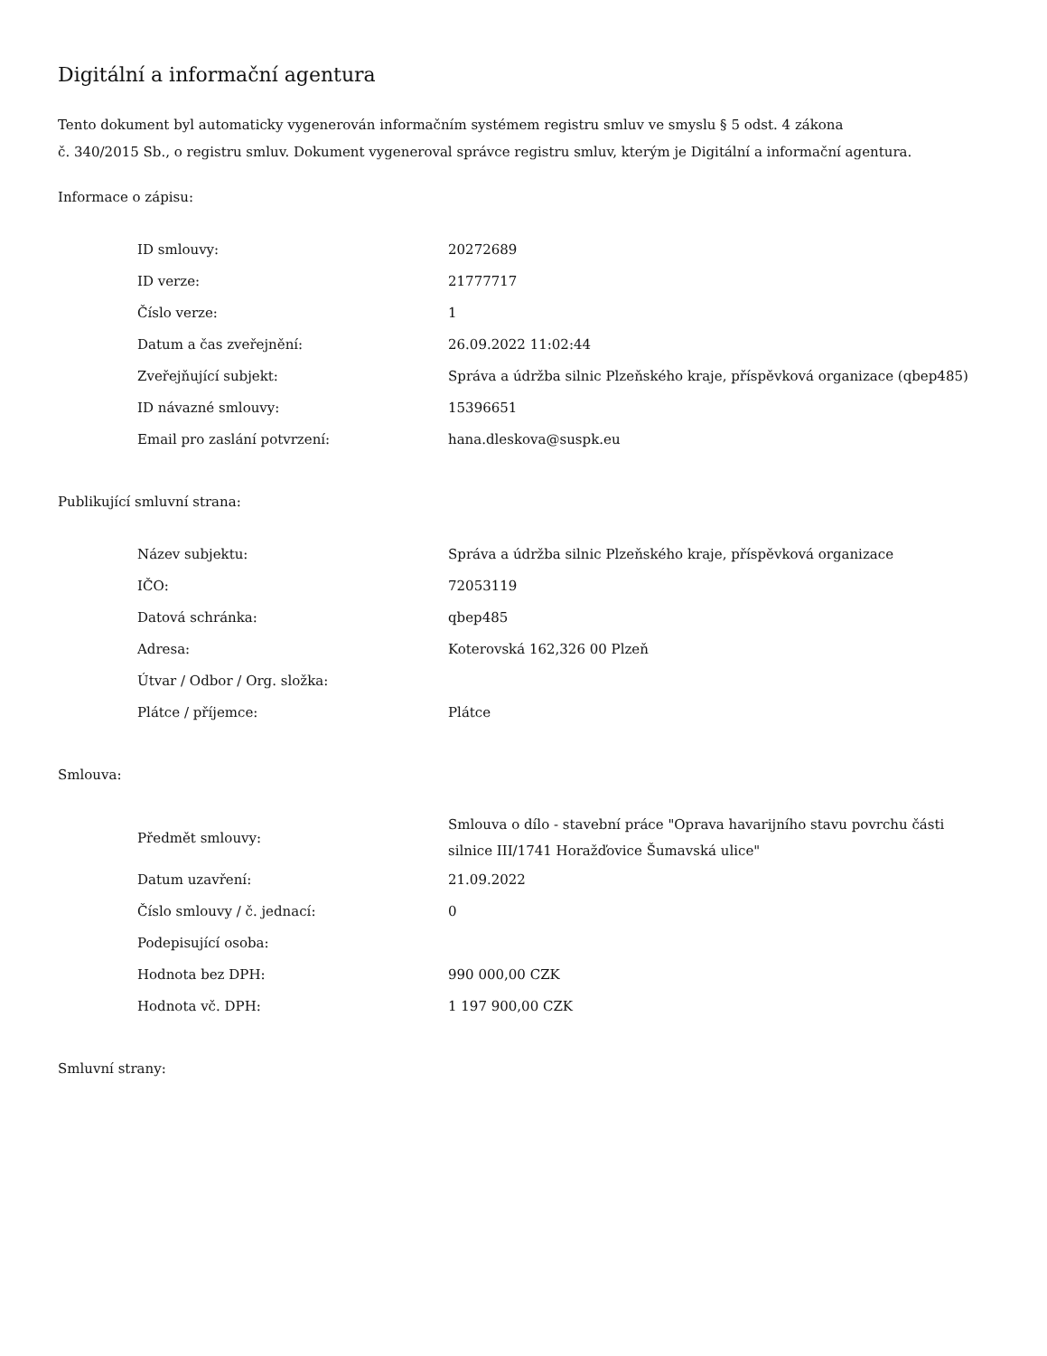Digitální a informační agentura
Tento dokument byl automaticky vygenerován informačním systémem registru smluv ve smyslu § 5 odst. 4 zákona
č. 340/2015 Sb., o registru smluv. Dokument vygeneroval správce registru smluv, kterým je Digitální a informační agentura.
Informace o zápisu:
| ID smlouvy: | 20272689 |
| ID verze: | 21777717 |
| Číslo verze: | 1 |
| Datum a čas zveřejnění: | 26.09.2022 11:02:44 |
| Zveřejňující subjekt: | Správa a údržba silnic Plzeňského kraje, příspěvková organizace (qbep485) |
| ID návazné smlouvy: | 15396651 |
| Email pro zaslání potvrzení: | hana.dleskova@suspk.eu |
Publikující smluvní strana:
| Název subjektu: | Správa a údržba silnic Plzeňského kraje, příspěvková organizace |
| IČO: | 72053119 |
| Datová schránka: | qbep485 |
| Adresa: | Koterovská 162,326 00 Plzeň |
| Útvar / Odbor / Org. složka: | |
| Plátce / příjemce: | Plátce |
Smlouva:
| Předmět smlouvy: | Smlouva o dílo - stavební práce "Oprava havarijního stavu povrchu části silnice III/1741 Horažďovice Šumavská ulice" |
| Datum uzavření: | 21.09.2022 |
| Číslo smlouvy / č. jednací: | 0 |
| Podepisující osoba: | |
| Hodnota bez DPH: | 990 000,00 CZK |
| Hodnota vč. DPH: | 1 197 900,00 CZK |
Smluvní strany: